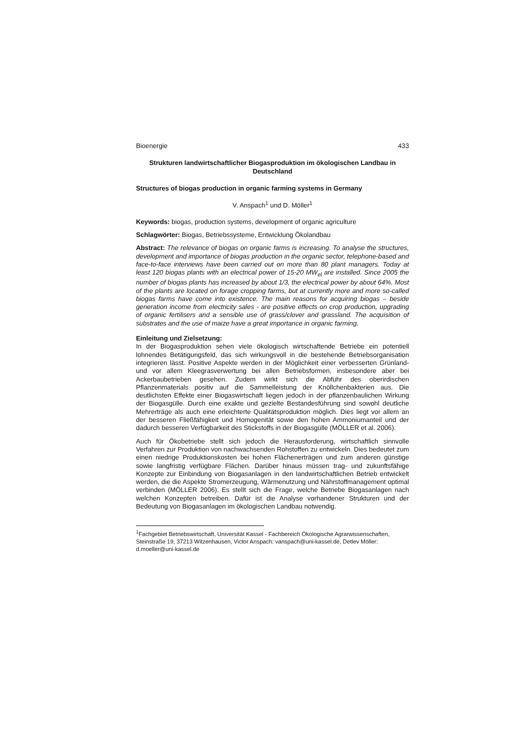Bioenergie 433
Strukturen landwirtschaftlicher Biogasproduktion im ökologischen Landbau in Deutschland
Structures of biogas production in organic farming systems in Germany
V. Anspach<sup>1</sup> und D. Möller<sup>1</sup>
Keywords: biogas, production systems, development of organic agriculture
Schlagwörter: Biogas, Betriebssysteme, Entwicklung Ökolandbau
Abstract: The relevance of biogas on organic farms is increasing. To analyse the structures, development and importance of biogas production in the organic sector, telephone-based and face-to-face interviews have been carried out on more than 80 plant managers. Today at least 120 biogas plants with an electrical power of 15-20 MW<sub>el</sub> are installed. Since 2005 the number of biogas plants has increased by about 1/3, the electrical power by about 64%. Most of the plants are located on forage cropping farms, but at currently more and more so-called biogas farms have come into existence. The main reasons for acquiring biogas – beside generation income from electricity sales - are positive effects on crop production, upgrading of organic fertilisers and a sensible use of grass/clover and grassland. The acquisition of substrates and the use of maize have a great importance in organic farming.
Einleitung und Zielsetzung:
In der Biogasproduktion sehen viele ökologisch wirtschaftende Betriebe ein potentiell lohnendes Betätigungsfeld, das sich wirkungsvoll in die bestehende Betriebsorganisation integrieren lässt. Positive Aspekte werden in der Möglichkeit einer verbesserten Grünland- und vor allem Kleegrasverwertung bei allen Betriebsformen, insbesondere aber bei Ackerbaubetrieben gesehen. Zudem wirkt sich die Abfuhr des oberirdischen Pflanzenmaterials positiv auf die Sammelleistung der Knöllchenbakterien aus. Die deutlichsten Effekte einer Biogaswirtschaft liegen jedoch in der pflanzenbaulichen Wirkung der Biogasgülle. Durch eine exakte und gezielte Bestandesführung sind sowohl deutliche Mehrerträge als auch eine erleichterte Qualitätsproduktion möglich. Dies liegt vor allem an der besseren Fließfähigkeit und Homogenität sowie den hohen Ammoniumanteil und der dadurch besseren Verfügbarkeit des Stickstoffs in der Biogasgülle (MÖLLER et al. 2006).
Auch für Ökobetriebe stellt sich jedoch die Herausforderung, wirtschaftlich sinnvolle Verfahren zur Produktion von nachwachsenden Rohstoffen zu entwickeln. Dies bedeutet zum einen niedrige Produktionskosten bei hohen Flächenerträgen und zum anderen günstige sowie langfristig verfügbare Flächen. Darüber hinaus müssen trag- und zukunftsfähige Konzepte zur Einbindung von Biogasanlagen in den landwirtschaftlichen Betrieb entwickelt werden, die die Aspekte Stromerzeugung, Wärmenutzung und Nährstoffmanagement optimal verbinden (MÖLLER 2006). Es stellt sich die Frage, welche Betriebe Biogasanlagen nach welchen Konzepten betreiben. Dafür ist die Analyse vorhandener Strukturen und der Bedeutung von Biogasanlagen im ökologischen Landbau notwendig.
<sup>1</sup> Fachgebiet Betriebswirtschaft, Universität Kassel - Fachbereich Ökologische Agrarwissenschaften, Steinstraße 19, 37213 Witzenhausen, Victor Anspach: vanspach@uni-kassel.de, Detlev Möller: d.moeller@uni-kassel.de